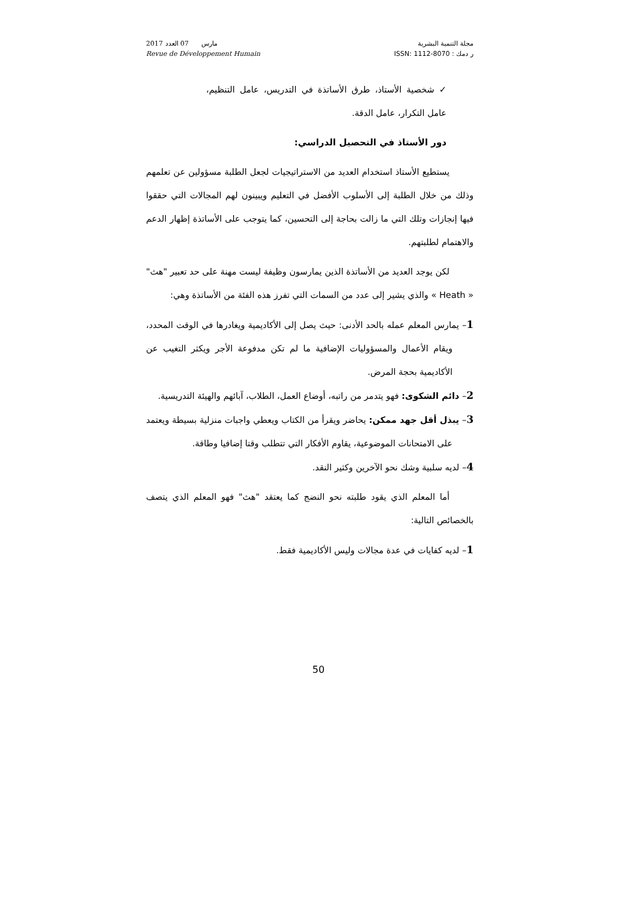2017 مارس 07 العدد
Revue de Développement Humain
مجلة التنمية البشرية
ر دمك : ISSN: 1112-8070
✓ شخصية الأستاذ، طرق الأساتذة في التدريس، عامل التنظيم، عامل التكرار، عامل الدقة.
دور الأستاذ في التحصيل الدراسي:
يستطيع الأستاذ استخدام العديد من الاستراتيجيات لجعل الطلبة مسؤولين عن تعلمهم وذلك من خلال الطلبة إلى الأسلوب الأفضل في التعليم ويبينون لهم المجالات التي حققوا فيها إنجازات وتلك التي ما زالت بحاجة إلى التحسين، كما يتوجب على الأساتذة إظهار الدعم والاهتمام لطلبتهم.
لكن يوجد العديد من الأساتذة الذين يمارسون وظيفة ليست مهنة على حد تعبير "هث" « Heath » والذي يشير إلى عدد من السمات التي تفرز هذه الفئة من الأساتذة وهي:
1– يمارس المعلم عمله بالحد الأدنى: حيث يصل إلى الأكاديمية ويغادرها في الوقت المحدد، ويقام الأعمال والمسؤوليات الإضافية ما لم تكن مدفوعة الأجر ويكثر التغيب عن الأكاديمية بحجة المرض.
2– دائم الشكوى: فهو يتدمر من راتبه، أوضاع العمل، الطلاب، آبائهم والهيئة التدريسية.
3– يبذل أقل جهد ممكن: يحاضر ويقرأ من الكتاب ويعطي واجبات منزلية بسيطة ويعتمد على الامتحانات الموضوعية، يقاوم الأفكار التي تتطلب وقتا إضافيا وطاقة.
4– لديه سلبية وشك نحو الآخرين وكثير النقد.
أما المعلم الذي يقود طلبته نحو النضج كما يعتقد "هث" فهو المعلم الذي يتصف بالخصائص التالية:
1– لديه كفايات في عدة مجالات وليس الأكاديمية فقط.
50